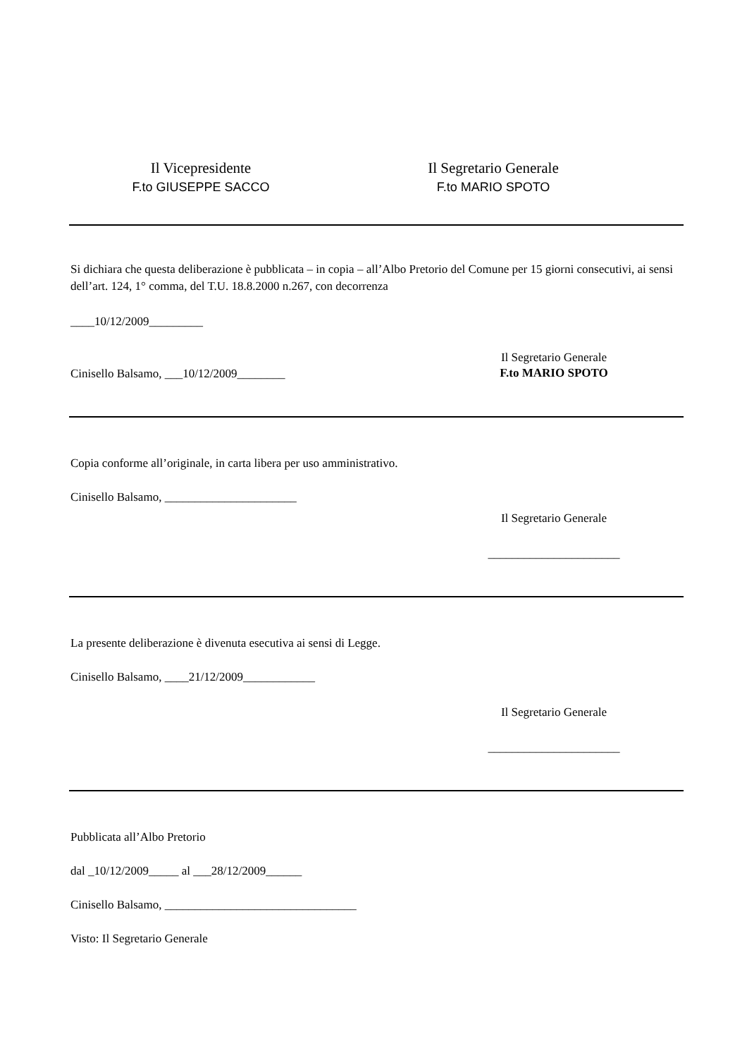Il Vicepresidente
F.to GIUSEPPE SACCO
Il Segretario Generale
F.to MARIO SPOTO
Si dichiara che questa deliberazione è pubblicata – in copia – all’Albo Pretorio del Comune per 15 giorni consecutivi, ai sensi dell’art. 124, 1° comma, del T.U. 18.8.2000 n.267, con decorrenza
____10/12/2009_________
Cinisello Balsamo, ___10/12/2009________
Il Segretario Generale
F.to MARIO SPOTO
Copia conforme all’originale, in carta libera per uso amministrativo.
Cinisello Balsamo, ______________________
Il Segretario Generale
______________________
La presente deliberazione è divenuta esecutiva ai sensi di Legge.
Cinisello Balsamo, ____21/12/2009____________
Il Segretario Generale
______________________
Pubblicata all’Albo Pretorio
dal _10/12/2009_____ al ___28/12/2009______
Cinisello Balsamo, ________________________________
Visto: Il Segretario Generale